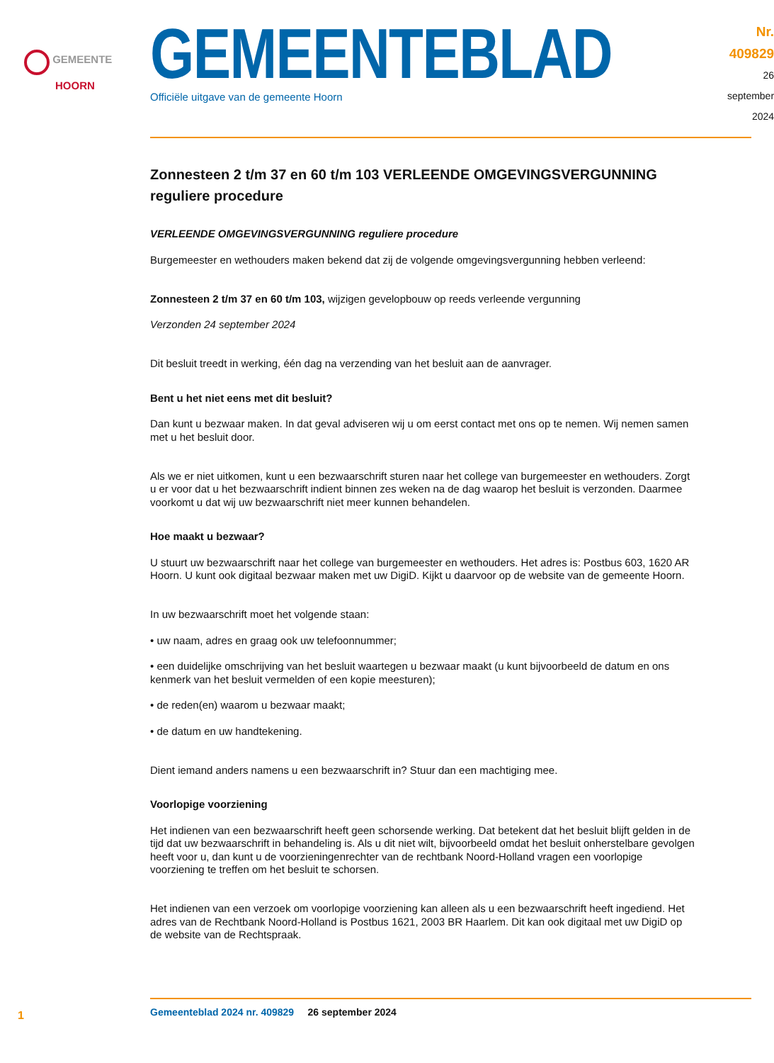GEMEENTE
HOORN
GEMEENTEBLAD
Officiële uitgave van de gemeente Hoorn
Nr. 409829
26 september
2024
Zonnesteen 2 t/m 37 en 60 t/m 103 VERLEENDE OMGEVINGSVERGUNNING reguliere procedure
VERLEENDE OMGEVINGSVERGUNNING reguliere procedure
Burgemeester en wethouders maken bekend dat zij de volgende omgevingsvergunning hebben verleend:
Zonnesteen 2 t/m 37 en 60 t/m 103, wijzigen gevelopbouw op reeds verleende vergunning
Verzonden 24 september 2024
Dit besluit treedt in werking, één dag na verzending van het besluit aan de aanvrager.
Bent u het niet eens met dit besluit?
Dan kunt u bezwaar maken. In dat geval adviseren wij u om eerst contact met ons op te nemen. Wij nemen samen met u het besluit door.
Als we er niet uitkomen, kunt u een bezwaarschrift sturen naar het college van burgemeester en wethouders. Zorgt u er voor dat u het bezwaarschrift indient binnen zes weken na de dag waarop het besluit is verzonden. Daarmee voorkomt u dat wij uw bezwaarschrift niet meer kunnen behandelen.
Hoe maakt u bezwaar?
U stuurt uw bezwaarschrift naar het college van burgemeester en wethouders. Het adres is: Postbus 603, 1620 AR Hoorn. U kunt ook digitaal bezwaar maken met uw DigiD. Kijkt u daarvoor op de website van de gemeente Hoorn.
In uw bezwaarschrift moet het volgende staan:
• uw naam, adres en graag ook uw telefoonnummer;
• een duidelijke omschrijving van het besluit waartegen u bezwaar maakt (u kunt bijvoorbeeld de datum en ons kenmerk van het besluit vermelden of een kopie meesturen);
• de reden(en) waarom u bezwaar maakt;
• de datum en uw handtekening.
Dient iemand anders namens u een bezwaarschrift in? Stuur dan een machtiging mee.
Voorlopige voorziening
Het indienen van een bezwaarschrift heeft geen schorsende werking. Dat betekent dat het besluit blijft gelden in de tijd dat uw bezwaarschrift in behandeling is. Als u dit niet wilt, bijvoorbeeld omdat het besluit onherstelbare gevolgen heeft voor u, dan kunt u de voorzieningenrechter van de rechtbank Noord-Holland vragen een voorlopige voorziening te treffen om het besluit te schorsen.
Het indienen van een verzoek om voorlopige voorziening kan alleen als u een bezwaarschrift heeft ingediend. Het adres van de Rechtbank Noord-Holland is Postbus 1621, 2003 BR Haarlem. Dit kan ook digitaal met uw DigiD op de website van de Rechtspraak.
1
Gemeenteblad 2024 nr. 409829 26 september 2024